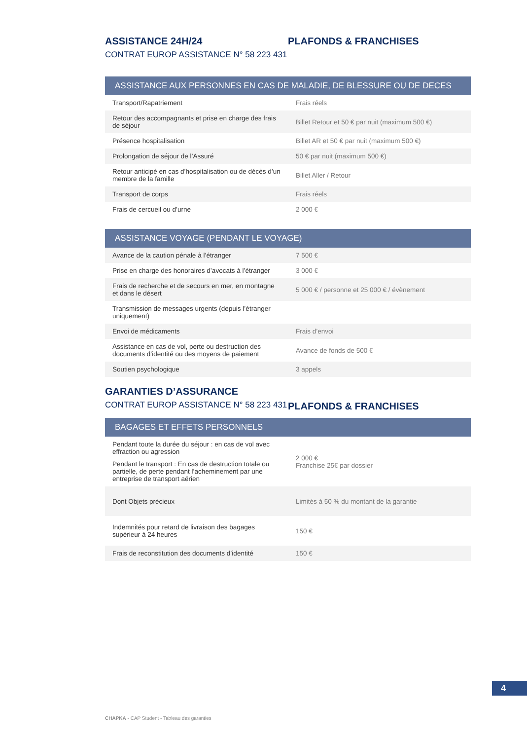ASSISTANCE 24H/24
CONTRAT EUROP ASSISTANCE N° 58 223 431
PLAFONDS & FRANCHISES
| ASSISTANCE AUX PERSONNES EN CAS DE MALADIE, DE BLESSURE OU DE DECES | |
| --- | --- |
| Transport/Rapatriement | Frais réels |
| Retour des accompagnants et prise en charge des frais de séjour | Billet Retour et 50 € par nuit (maximum 500 €) |
| Présence hospitalisation | Billet AR et 50 € par nuit (maximum 500 €) |
| Prolongation de séjour de l’Assuré | 50 € par nuit (maximum 500 €) |
| Retour anticipé en cas d’hospitalisation ou de décès d’un membre de la famille | Billet Aller / Retour |
| Transport de corps | Frais réels |
| Frais de cercueil ou d’urne | 2 000 € |
| ASSISTANCE VOYAGE (PENDANT LE VOYAGE) | |
| --- | --- |
| Avance de la caution pénale à l’étranger | 7 500 € |
| Prise en charge des honoraires d’avocats à l’étranger | 3 000 € |
| Frais de recherche et de secours en mer, en montagne et dans le désert | 5 000 € / personne et 25 000 € / évènement |
| Transmission de messages urgents (depuis l’étranger uniquement) | |
| Envoi de médicaments | Frais d’envoi |
| Assistance en cas de vol, perte ou destruction des documents d’identité ou des moyens de paiement | Avance de fonds de 500 € |
| Soutien psychologique | 3 appels |
GARANTIES D’ASSURANCE
CONTRAT EUROP ASSISTANCE N° 58 223 431
PLAFONDS & FRANCHISES
| BAGAGES ET EFFETS PERSONNELS | |
| --- | --- |
| Pendant toute la durée du séjour : en cas de vol avec effraction ou agression Pendant le transport : En cas de destruction totale ou partielle, de perte pendant l’acheminement par une entreprise de transport aérien | 2 000 € Franchise 25€ par dossier |
| Dont Objets précieux | Limités à 50 % du montant de la garantie |
| Indemnités pour retard de livraison des bagages supérieur à 24 heures | 150 € |
| Frais de reconstitution des documents d’identité | 150 € |
4
CHAPKA - CAP Student - Tableau des garanties